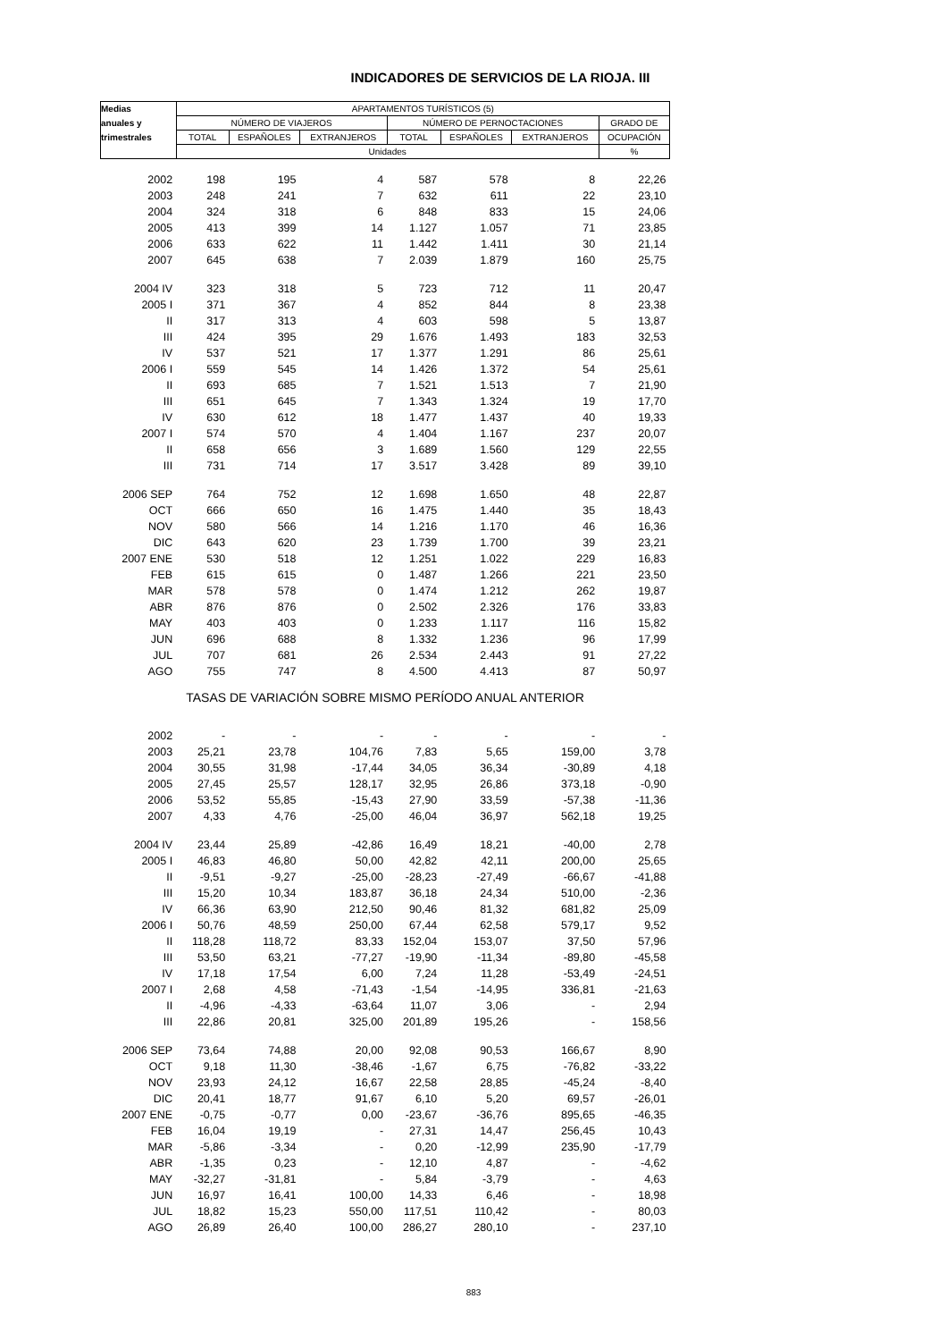INDICADORES DE SERVICIOS DE LA RIOJA. III
| Medias | APARTAMENTOS TURÍSTICOS (5) | | | | | | |
| --- | --- | --- | --- | --- | --- | --- | --- |
| anuales y | NÚMERO DE VIAJEROS | | | NÚMERO DE PERNOCTACIONES | | | GRADO DE |
| trimestrales | TOTAL | ESPAÑOLES | EXTRANJEROS | TOTAL | ESPAÑOLES | EXTRANJEROS | OCUPACIÓN |
| | Unidades | | | | | | % |
| 2002 | 198 | 195 | 4 | 587 | 578 | 8 | 22,26 |
| 2003 | 248 | 241 | 7 | 632 | 611 | 22 | 23,10 |
| 2004 | 324 | 318 | 6 | 848 | 833 | 15 | 24,06 |
| 2005 | 413 | 399 | 14 | 1.127 | 1.057 | 71 | 23,85 |
| 2006 | 633 | 622 | 11 | 1.442 | 1.411 | 30 | 21,14 |
| 2007 | 645 | 638 | 7 | 2.039 | 1.879 | 160 | 25,75 |
| 2004 IV | 323 | 318 | 5 | 723 | 712 | 11 | 20,47 |
| 2005 I | 371 | 367 | 4 | 852 | 844 | 8 | 23,38 |
| II | 317 | 313 | 4 | 603 | 598 | 5 | 13,87 |
| III | 424 | 395 | 29 | 1.676 | 1.493 | 183 | 32,53 |
| IV | 537 | 521 | 17 | 1.377 | 1.291 | 86 | 25,61 |
| 2006 I | 559 | 545 | 14 | 1.426 | 1.372 | 54 | 25,61 |
| II | 693 | 685 | 7 | 1.521 | 1.513 | 7 | 21,90 |
| III | 651 | 645 | 7 | 1.343 | 1.324 | 19 | 17,70 |
| IV | 630 | 612 | 18 | 1.477 | 1.437 | 40 | 19,33 |
| 2007 I | 574 | 570 | 4 | 1.404 | 1.167 | 237 | 20,07 |
| II | 658 | 656 | 3 | 1.689 | 1.560 | 129 | 22,55 |
| III | 731 | 714 | 17 | 3.517 | 3.428 | 89 | 39,10 |
| 2006 SEP | 764 | 752 | 12 | 1.698 | 1.650 | 48 | 22,87 |
| OCT | 666 | 650 | 16 | 1.475 | 1.440 | 35 | 18,43 |
| NOV | 580 | 566 | 14 | 1.216 | 1.170 | 46 | 16,36 |
| DIC | 643 | 620 | 23 | 1.739 | 1.700 | 39 | 23,21 |
| 2007 ENE | 530 | 518 | 12 | 1.251 | 1.022 | 229 | 16,83 |
| FEB | 615 | 615 | 0 | 1.487 | 1.266 | 221 | 23,50 |
| MAR | 578 | 578 | 0 | 1.474 | 1.212 | 262 | 19,87 |
| ABR | 876 | 876 | 0 | 2.502 | 2.326 | 176 | 33,83 |
| MAY | 403 | 403 | 0 | 1.233 | 1.117 | 116 | 15,82 |
| JUN | 696 | 688 | 8 | 1.332 | 1.236 | 96 | 17,99 |
| JUL | 707 | 681 | 26 | 2.534 | 2.443 | 91 | 27,22 |
| AGO | 755 | 747 | 8 | 4.500 | 4.413 | 87 | 50,97 |
| TASAS DE VARIACIÓN SOBRE MISMO PERÍODO ANUAL ANTERIOR | | | | | | | |
| 2002 | - | - | - | - | - | - | - |
| 2003 | 25,21 | 23,78 | 104,76 | 7,83 | 5,65 | 159,00 | 3,78 |
| 2004 | 30,55 | 31,98 | -17,44 | 34,05 | 36,34 | -30,89 | 4,18 |
| 2005 | 27,45 | 25,57 | 128,17 | 32,95 | 26,86 | 373,18 | -0,90 |
| 2006 | 53,52 | 55,85 | -15,43 | 27,90 | 33,59 | -57,38 | -11,36 |
| 2007 | 4,33 | 4,76 | -25,00 | 46,04 | 36,97 | 562,18 | 19,25 |
| 2004 IV | 23,44 | 25,89 | -42,86 | 16,49 | 18,21 | -40,00 | 2,78 |
| 2005 I | 46,83 | 46,80 | 50,00 | 42,82 | 42,11 | 200,00 | 25,65 |
| II | -9,51 | -9,27 | -25,00 | -28,23 | -27,49 | -66,67 | -41,88 |
| III | 15,20 | 10,34 | 183,87 | 36,18 | 24,34 | 510,00 | -2,36 |
| IV | 66,36 | 63,90 | 212,50 | 90,46 | 81,32 | 681,82 | 25,09 |
| 2006 I | 50,76 | 48,59 | 250,00 | 67,44 | 62,58 | 579,17 | 9,52 |
| II | 118,28 | 118,72 | 83,33 | 152,04 | 153,07 | 37,50 | 57,96 |
| III | 53,50 | 63,21 | -77,27 | -19,90 | -11,34 | -89,80 | -45,58 |
| IV | 17,18 | 17,54 | 6,00 | 7,24 | 11,28 | -53,49 | -24,51 |
| 2007 I | 2,68 | 4,58 | -71,43 | -1,54 | -14,95 | 336,81 | -21,63 |
| II | -4,96 | -4,33 | -63,64 | 11,07 | 3,06 | - | 2,94 |
| III | 22,86 | 20,81 | 325,00 | 201,89 | 195,26 | - | 158,56 |
| 2006 SEP | 73,64 | 74,88 | 20,00 | 92,08 | 90,53 | 166,67 | 8,90 |
| OCT | 9,18 | 11,30 | -38,46 | -1,67 | 6,75 | -76,82 | -33,22 |
| NOV | 23,93 | 24,12 | 16,67 | 22,58 | 28,85 | -45,24 | -8,40 |
| DIC | 20,41 | 18,77 | 91,67 | 6,10 | 5,20 | 69,57 | -26,01 |
| 2007 ENE | -0,75 | -0,77 | 0,00 | -23,67 | -36,76 | 895,65 | -46,35 |
| FEB | 16,04 | 19,19 | - | 27,31 | 14,47 | 256,45 | 10,43 |
| MAR | -5,86 | -3,34 | - | 0,20 | -12,99 | 235,90 | -17,79 |
| ABR | -1,35 | 0,23 | - | 12,10 | 4,87 | - | -4,62 |
| MAY | -32,27 | -31,81 | - | 5,84 | -3,79 | - | 4,63 |
| JUN | 16,97 | 16,41 | 100,00 | 14,33 | 6,46 | - | 18,98 |
| JUL | 18,82 | 15,23 | 550,00 | 117,51 | 110,42 | - | 80,03 |
| AGO | 26,89 | 26,40 | 100,00 | 286,27 | 280,10 | - | 237,10 |
883